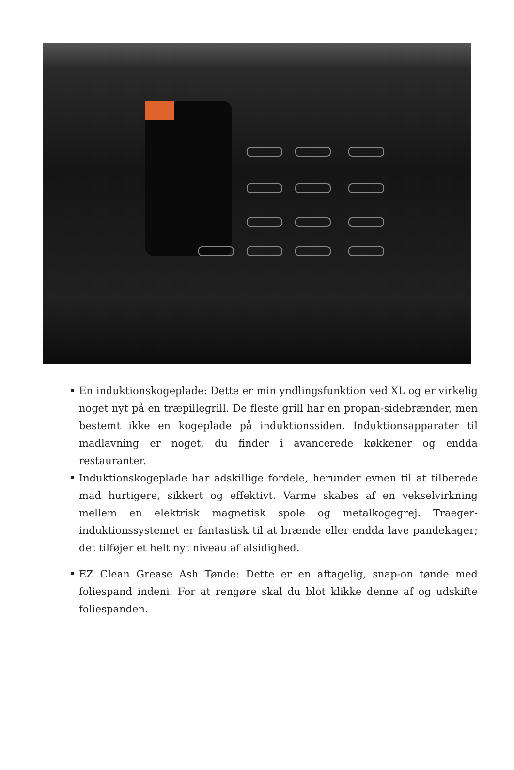En induktionskogeplade: Dette er min yndlingsfunktion ved XL og er virkelig noget nyt på en træpillegrill. De fleste grill har en propan-sidebrænder, men bestemt ikke en kogeplade på induktionssiden. Induktionsapparater til madlavning er noget, du finder i avancerede køkkener og endda restauranter.
Induktionskogeplade har adskillige fordele, herunder evnen til at tilberede mad hurtigere, sikkert og effektivt. Varme skabes af en vekselvirkning mellem en elektrisk magnetisk spole og metalkogegrej. Traeger-induktionssystemet er fantastisk til at brænde eller endda lave pandekager; det tilføjer et helt nyt niveau af alsidighed.
EZ Clean Grease Ash Tønde: Dette er en aftagelig, snap-on tønde med foliespand indeni. For at rengøre skal du blot klikke denne af og udskifte foliespanden.